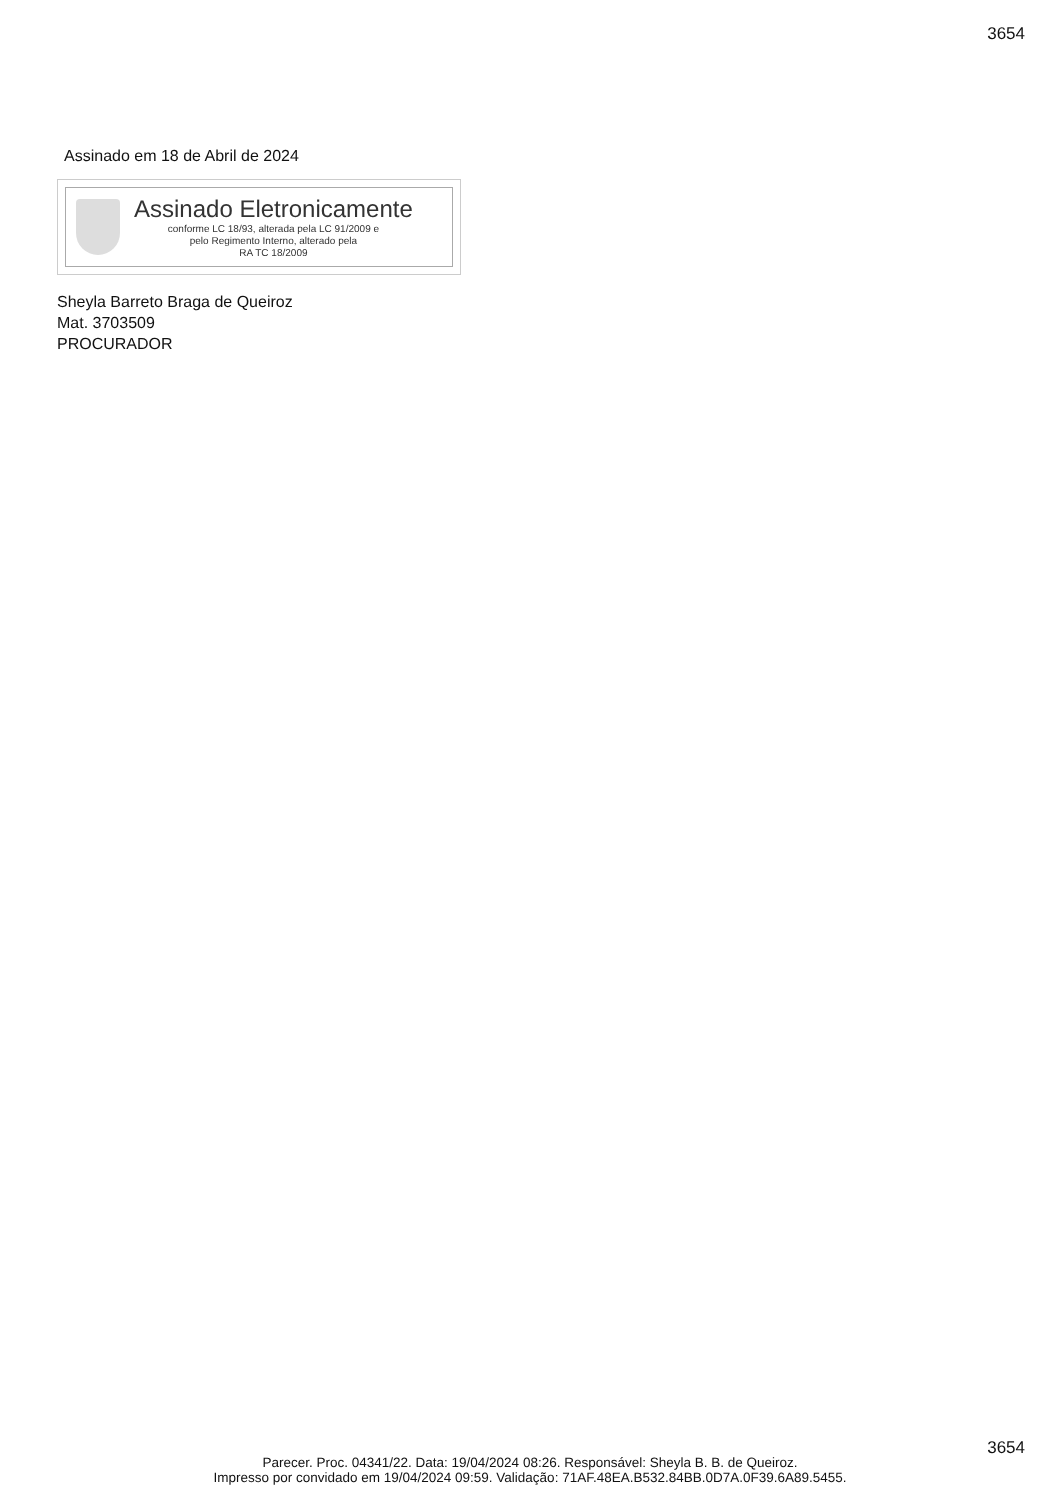3654
Assinado em 18 de Abril de 2024
Assinado Eletronicamente
conforme LC 18/93, alterada pela LC 91/2009 e
pelo Regimento Interno, alterado pela
RA TC 18/2009
Sheyla Barreto Braga de Queiroz
Mat. 3703509
PROCURADOR
3654
Parecer. Proc. 04341/22. Data: 19/04/2024 08:26. Responsável: Sheyla B. B. de Queiroz.
Impresso por convidado em 19/04/2024 09:59. Validação: 71AF.48EA.B532.84BB.0D7A.0F39.6A89.5455.